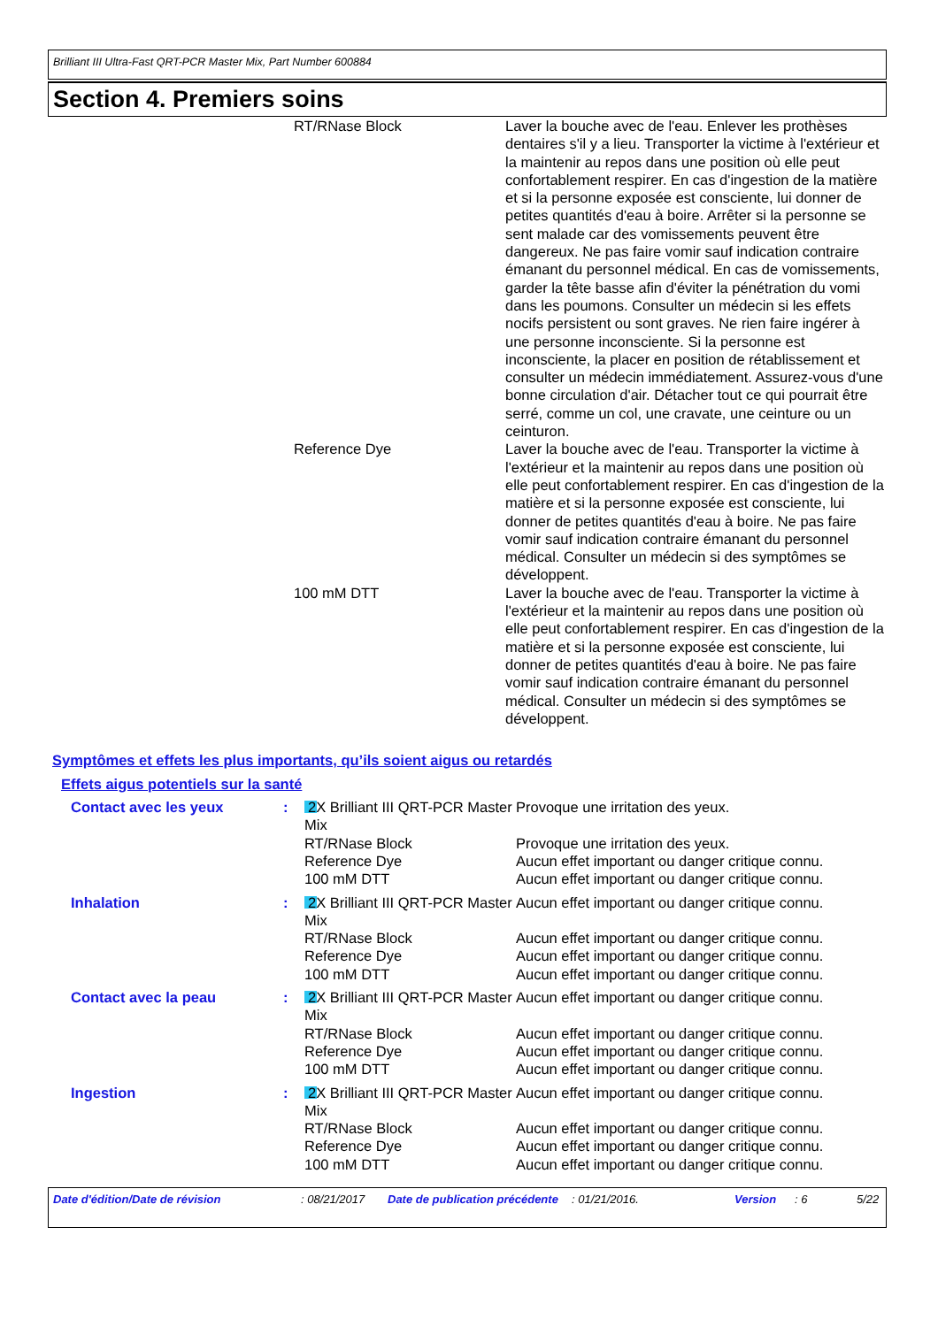Brilliant III Ultra-Fast QRT-PCR Master Mix, Part Number 600884
Section 4. Premiers soins
| | RT/RNase Block | Laver la bouche avec de l'eau. Enlever les prothèses dentaires s'il y a lieu. Transporter la victime à l'extérieur et la maintenir au repos dans une position où elle peut confortablement respirer. En cas d'ingestion de la matière et si la personne exposée est consciente, lui donner de petites quantités d'eau à boire. Arrêter si la personne se sent malade car des vomissements peuvent être dangereux. Ne pas faire vomir sauf indication contraire émanant du personnel médical. En cas de vomissements, garder la tête basse afin d'éviter la pénétration du vomi dans les poumons. Consulter un médecin si les effets nocifs persistent ou sont graves. Ne rien faire ingérer à une personne inconsciente. Si la personne est inconsciente, la placer en position de rétablissement et consulter un médecin immédiatement. Assurez-vous d'une bonne circulation d'air. Détacher tout ce qui pourrait être serré, comme un col, une cravate, une ceinture ou un ceinturon. |
| | Reference Dye | Laver la bouche avec de l'eau. Transporter la victime à l'extérieur et la maintenir au repos dans une position où elle peut confortablement respirer. En cas d'ingestion de la matière et si la personne exposée est consciente, lui donner de petites quantités d'eau à boire. Ne pas faire vomir sauf indication contraire émanant du personnel médical. Consulter un médecin si des symptômes se développent. |
| | 100 mM DTT | Laver la bouche avec de l'eau. Transporter la victime à l'extérieur et la maintenir au repos dans une position où elle peut confortablement respirer. En cas d'ingestion de la matière et si la personne exposée est consciente, lui donner de petites quantités d'eau à boire. Ne pas faire vomir sauf indication contraire émanant du personnel médical. Consulter un médecin si des symptômes se développent. |
Symptômes et effets les plus importants, qu’ils soient aigus ou retardés
Effets aigus potentiels sur la santé
| Contact avec les yeux | : | 2X Brilliant III QRT-PCR Master Mix | Provoque une irritation des yeux. |
| | | RT/RNase Block | Provoque une irritation des yeux. |
| | | Reference Dye | Aucun effet important ou danger critique connu. |
| | | 100 mM DTT | Aucun effet important ou danger critique connu. |
| Inhalation | : | 2X Brilliant III QRT-PCR Master Mix | Aucun effet important ou danger critique connu. |
| | | RT/RNase Block | Aucun effet important ou danger critique connu. |
| | | Reference Dye | Aucun effet important ou danger critique connu. |
| | | 100 mM DTT | Aucun effet important ou danger critique connu. |
| Contact avec la peau | : | 2X Brilliant III QRT-PCR Master Mix | Aucun effet important ou danger critique connu. |
| | | RT/RNase Block | Aucun effet important ou danger critique connu. |
| | | Reference Dye | Aucun effet important ou danger critique connu. |
| | | 100 mM DTT | Aucun effet important ou danger critique connu. |
| Ingestion | : | 2X Brilliant III QRT-PCR Master Mix | Aucun effet important ou danger critique connu. |
| | | RT/RNase Block | Aucun effet important ou danger critique connu. |
| | | Reference Dye | Aucun effet important ou danger critique connu. |
| | | 100 mM DTT | Aucun effet important ou danger critique connu. |
Date d'édition/Date de révision : 08/21/2017 Date de publication précédente
: 01/21/2016. Version : 6 5/22